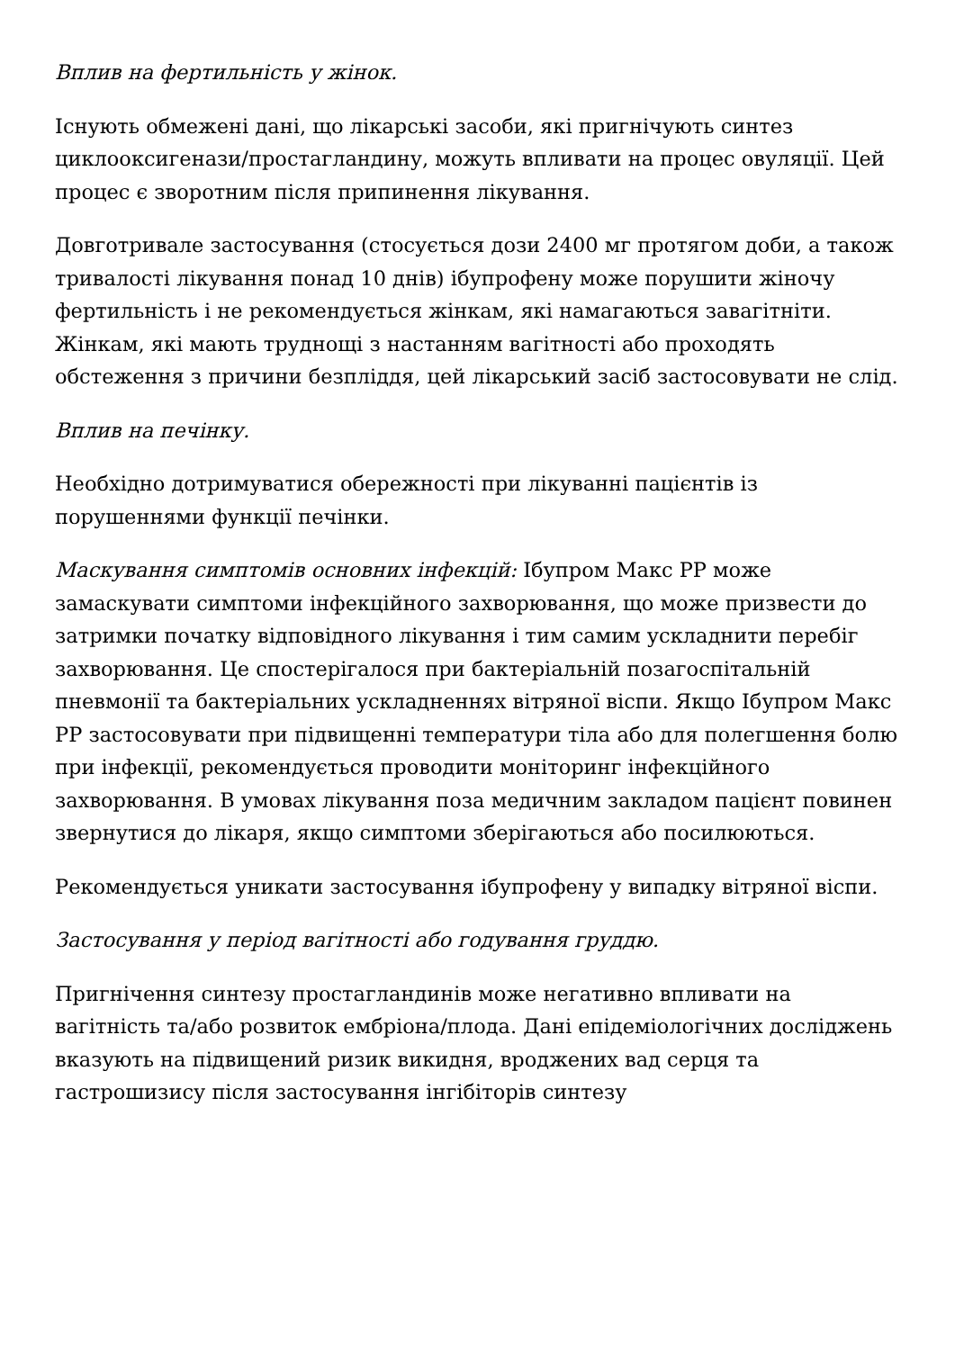Вплив на фертильність у жінок.
Існують обмежені дані, що лікарські засоби, які пригнічують синтез циклооксигенази/простагландину, можуть впливати на процес овуляції. Цей процес є зворотним після припинення лікування.
Довготривале застосування (стосується дози 2400 мг протягом доби, а також тривалості лікування понад 10 днів) ібупрофену може порушити жіночу фертильність і не рекомендується жінкам, які намагаються завагітніти. Жінкам, які мають труднощі з настанням вагітності або проходять обстеження з причини безпліддя, цей лікарський засіб застосовувати не слід.
Вплив на печінку.
Необхідно дотримуватися обережності при лікуванні пацієнтів із порушеннями функції печінки.
Маскування симптомів основних інфекцій: Ібупром Макс РР може замаскувати симптоми інфекційного захворювання, що може призвести до затримки початку відповідного лікування і тим самим ускладнити перебіг захворювання. Це спостерігалося при бактеріальній позагоспітальній пневмонії та бактеріальних ускладненнях вітряної віспи. Якщо Ібупром Макс РР застосовувати при підвищенні температури тіла або для полегшення болю при інфекції, рекомендується проводити моніторинг інфекційного захворювання. В умовах лікування поза медичним закладом пацієнт повинен звернутися до лікаря, якщо симптоми зберігаються або посилюються.
Рекомендується уникати застосування ібупрофену у випадку вітряної віспи.
Застосування у період вагітності або годування груддю.
Пригнічення синтезу простагландинів може негативно впливати на вагітність та/або розвиток ембріона/плода. Дані епідеміологічних досліджень вказують на підвищений ризик викидня, вроджених вад серця та гастрошизису після застосування інгібіторів синтезу